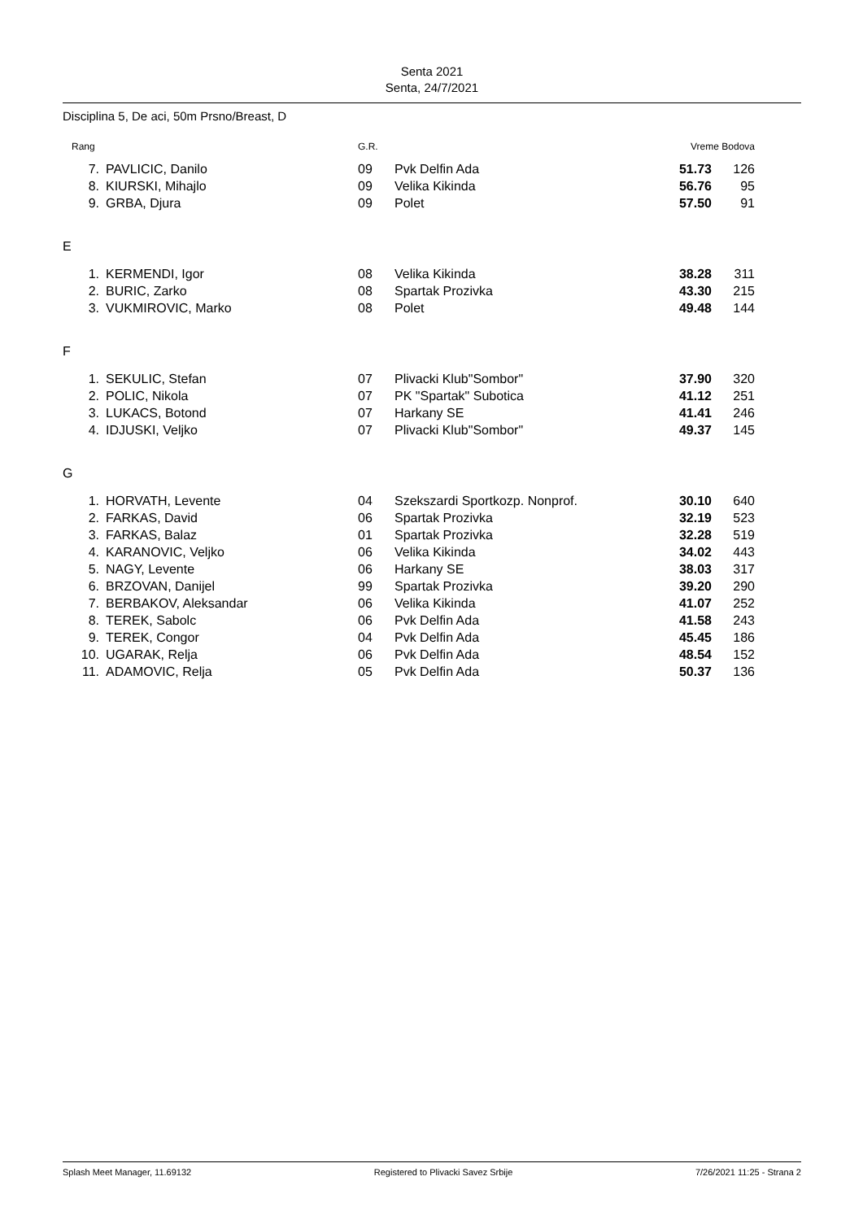Senta 2021
Senta, 24/7/2021
Disciplina 5, De aci, 50m Prsno/Breast, D
| Rang | | G.R. | | Vreme Bodova | |
| --- | --- | --- | --- | --- | --- |
| 7. | PAVLICIC, Danilo | 09 | Pvk Delfin Ada | 51.73 | 126 |
| 8. | KIURSKI, Mihajlo | 09 | Velika Kikinda | 56.76 | 95 |
| 9. | GRBA, Djura | 09 | Polet | 57.50 | 91 |
| E | | | | | |
| 1. | KERMENDI, Igor | 08 | Velika Kikinda | 38.28 | 311 |
| 2. | BURIC, Zarko | 08 | Spartak Prozivka | 43.30 | 215 |
| 3. | VUKMIROVIC, Marko | 08 | Polet | 49.48 | 144 |
| F | | | | | |
| 1. | SEKULIC, Stefan | 07 | Plivacki Klub"Sombor" | 37.90 | 320 |
| 2. | POLIC, Nikola | 07 | PK "Spartak" Subotica | 41.12 | 251 |
| 3. | LUKACS, Botond | 07 | Harkany SE | 41.41 | 246 |
| 4. | IDJUSKI, Veljko | 07 | Plivacki Klub"Sombor" | 49.37 | 145 |
| G | | | | | |
| 1. | HORVATH, Levente | 04 | Szekszardi Sportkozp. Nonprof. | 30.10 | 640 |
| 2. | FARKAS, David | 06 | Spartak Prozivka | 32.19 | 523 |
| 3. | FARKAS, Balaz | 01 | Spartak Prozivka | 32.28 | 519 |
| 4. | KARANOVIC, Veljko | 06 | Velika Kikinda | 34.02 | 443 |
| 5. | NAGY, Levente | 06 | Harkany SE | 38.03 | 317 |
| 6. | BRZOVAN, Danijel | 99 | Spartak Prozivka | 39.20 | 290 |
| 7. | BERBAKOV, Aleksandar | 06 | Velika Kikinda | 41.07 | 252 |
| 8. | TEREK, Sabolc | 06 | Pvk Delfin Ada | 41.58 | 243 |
| 9. | TEREK, Congor | 04 | Pvk Delfin Ada | 45.45 | 186 |
| 10. | UGARAK, Relja | 06 | Pvk Delfin Ada | 48.54 | 152 |
| 11. | ADAMOVIC, Relja | 05 | Pvk Delfin Ada | 50.37 | 136 |
Splash Meet Manager, 11.69132 Registered to Plivacki Savez Srbije 7/26/2021 11:25 - Strana 2